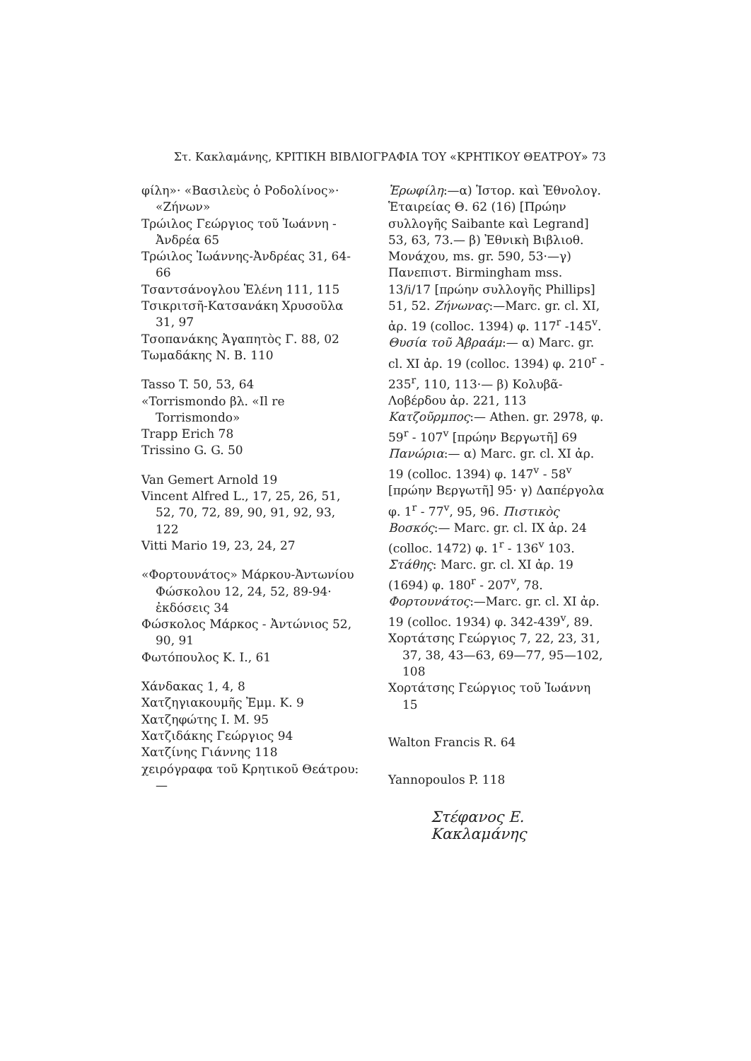Στ. Κακλαμάνης, ΚΡΙΤΙΚΗ ΒΙΒΛΙΟΓΡΑΦΙΑ ΤΟΥ «ΚΡΗΤΙΚΟΥ ΘΕΑΤΡΟΥ» 73
φίλη»· «Βασιλεὺς ὁ Ροδολίνος»· «Ζήνων»
Τρώιλος Γεώργιος τοῦ Ἰωάννη - Ἀνδρέα 65
Τρώιλος Ἰωάννης-Ἀνδρέας 31, 64-66
Τσαντσάνογλου Ἑλένη 111, 115
Τσικριτσῆ-Κατσανάκη Χρυσοῦλα 31, 97
Τσοπανάκης Ἀγαπητὸς Γ. 88, 02
Τωμαδάκης Ν. Β. 110
Tasso T. 50, 53, 64
«Torrismondo βλ. «Il re Torrismondo»
Trapp Erich 78
Trissino G. G. 50
Van Gemert Arnold 19
Vincent Alfred L., 17, 25, 26, 51, 52, 70, 72, 89, 90, 91, 92, 93, 122
Vitti Mario 19, 23, 24, 27
«Φορτουνάτος» Μάρκου-Ἀντωνίου Φώσκολου 12, 24, 52, 89-94· ἐκδόσεις 34
Φώσκολος Μάρκος - Ἀντώνιος 52, 90, 91
Φωτόπουλος Κ. Ι., 61
Χάνδακας 1, 4, 8
Χατζηγιακουμῆς Ἐμμ. Κ. 9
Χατζηφώτης Ι. Μ. 95
Χατζιδάκης Γεώργιος 94
Χατζίνης Γιάννης 118
χειρόγραφα τοῦ Κρητικοῦ Θεάτρου:—
Ἐρωφίλη:—α) Ἱστορ. καὶ Ἐθνολογ. Ἑταιρείας Θ. 62 (16) [Πρώην συλλογῆς Saibante καὶ Legrand] 53, 63, 73.— β) Ἐθνικὴ Βιβλιοθ. Μονάχου, ms. gr. 590, 53·—γ) Πανεπιστ. Birmingham mss. 13/i/17 [πρώην συλλογῆς Phillips] 51, 52. Ζήνωνας:—Marc. gr. cl. XI, ἀρ. 19 (colloc. 1394) φ. 117<sup>r</sup> -145<sup>v</sup>. Θυσία τοῦ Ἀβραάμ:— α) Marc. gr. cl. XI ἀρ. 19 (colloc. 1394) φ. 210<sup>r</sup> - 235<sup>r</sup>, 110, 113·— β) Κολυβᾶ-Λοβέρδου ἀρ. 221, 113 Κατζοῦρμπος:— Athen. gr. 2978, φ. 59<sup>r</sup> - 107<sup>v</sup> [πρώην Βεργωτῆ] 69 Πανώρια:— α) Marc. gr. cl. XI ἀρ. 19 (colloc. 1394) φ. 147<sup>v</sup> - 58<sup>v</sup> [πρώην Βεργωτῆ] 95· γ) Δαπέργολα φ. 1<sup>r</sup> - 77<sup>v</sup>, 95, 96. Πιστικὸς Βοσκός:— Marc. gr. cl. IX ἀρ. 24 (colloc. 1472) φ. 1<sup>r</sup> - 136<sup>v</sup> 103. Στάθης: Marc. gr. cl. XI ἀρ. 19 (1694) φ. 180<sup>r</sup> - 207<sup>v</sup>, 78. Φορτουνάτος:—Marc. gr. cl. XI ἀρ. 19 (colloc. 1934) φ. 342-439<sup>v</sup>, 89.
Χορτάτσης Γεώργιος 7, 22, 23, 31, 37, 38, 43—63, 69—77, 95—102, 108
Χορτάτσης Γεώργιος τοῦ Ἰωάννη 15
Walton Francis R. 64
Yannopoulos P. 118
Στέφανος Ε. Κακλαμάνης